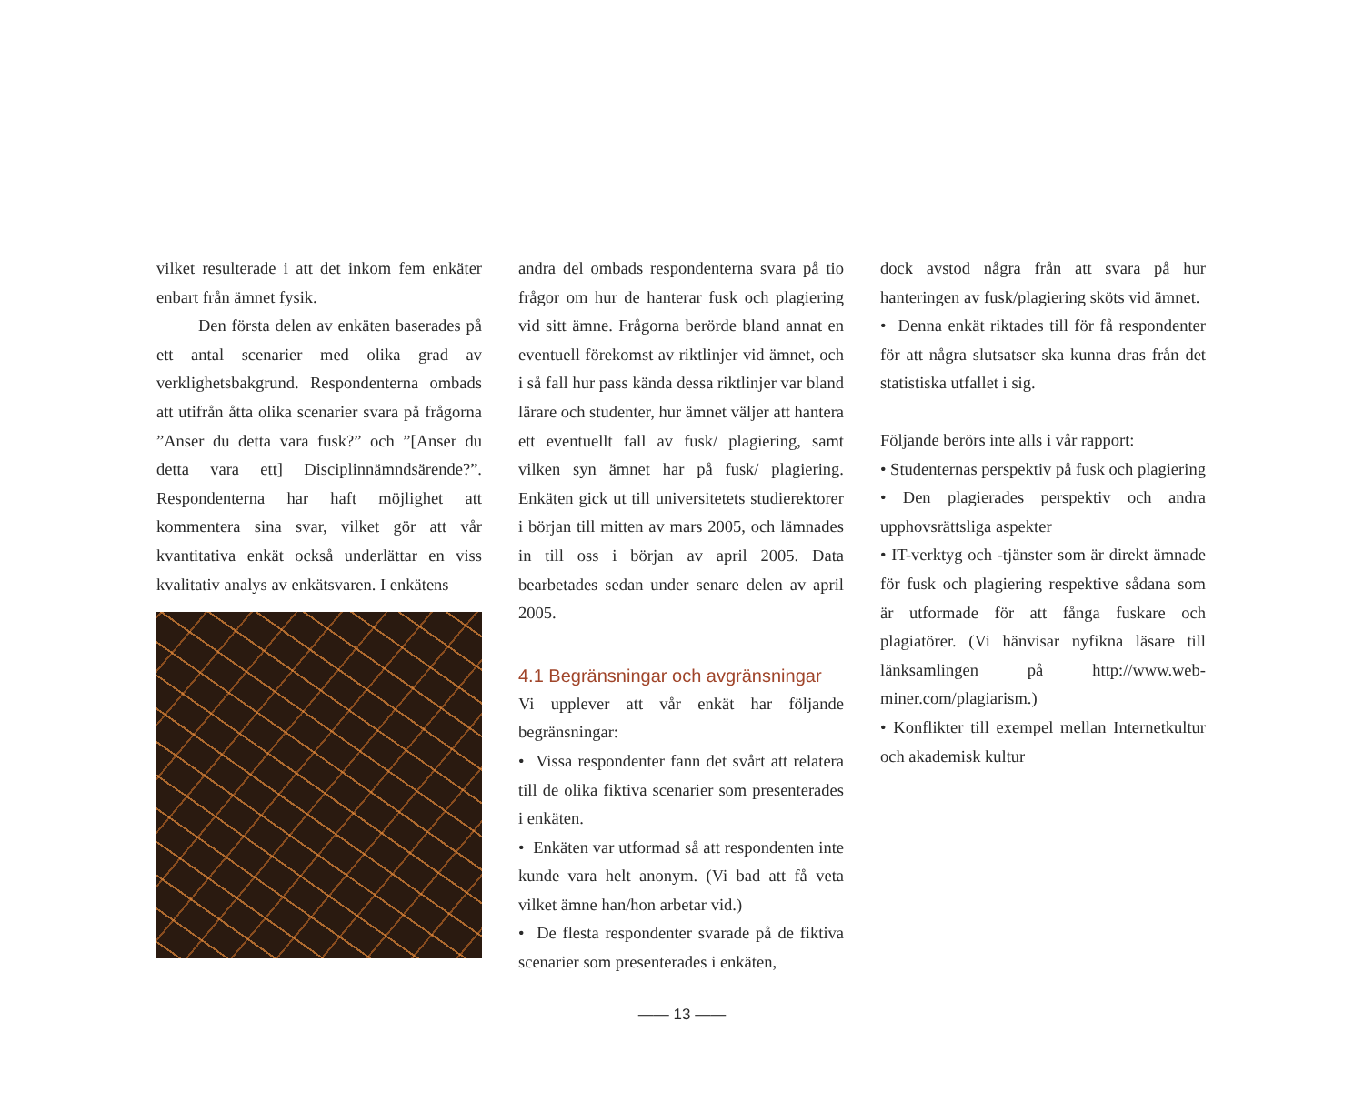vilket resulterade i att det inkom fem enkäter enbart från ämnet fysik.
Den första delen av enkäten baserades på ett antal scenarier med olika grad av verklighetsbakgrund. Respondenterna ombads att utifrån åtta olika scenarier svara på frågorna ”Anser du detta vara fusk?” och ”[Anser du detta vara ett] Disciplinnämndsärende?”. Respondenterna har haft möjlighet att kommentera sina svar, vilket gör att vår kvantitativa enkät också underlättar en viss kvalitativ analys av enkätsvaren. I enkätens
andra del ombads respondenterna svara på tio frågor om hur de hanterar fusk och plagiering vid sitt ämne. Frågorna berörde bland annat en eventuell förekomst av riktlinjer vid ämnet, och i så fall hur pass kända dessa riktlinjer var bland lärare och studenter, hur ämnet väljer att hantera ett eventuellt fall av fusk/ plagiering, samt vilken syn ämnet har på fusk/ plagiering. Enkäten gick ut till universitetets studierektorer i början till mitten av mars 2005, och lämnades in till oss i början av april 2005. Data bearbetades sedan under senare delen av april 2005.
4.1 Begränsningar och avgränsningar
Vi upplever att vår enkät har följande begränsningar:
• Vissa respondenter fann det svårt att relatera till de olika fiktiva scenarier som presenterades i enkäten.
• Enkäten var utformad så att respondenten inte kunde vara helt anonym. (Vi bad att få veta vilket ämne han/hon arbetar vid.)
• De flesta respondenter svarade på de fiktiva scenarier som presenterades i enkäten,
dock avstod några från att svara på hur hanteringen av fusk/plagiering sköts vid ämnet.
• Denna enkät riktades till för få respondenter för att några slutsatser ska kunna dras från det statistiska utfallet i sig.
Följande berörs inte alls i vår rapport:
• Studenternas perspektiv på fusk och plagiering
• Den plagierades perspektiv och andra upphovsrättsliga aspekter
• IT-verktyg och -tjänster som är direkt ämnade för fusk och plagiering respektive sådana som är utformade för att fånga fuskare och plagiatörer. (Vi hänvisar nyfikna läsare till länksamlingen på http://www.web-miner.com/plagiarism.)
• Konflikter till exempel mellan Internetkultur och akademisk kultur
—— 13 ——